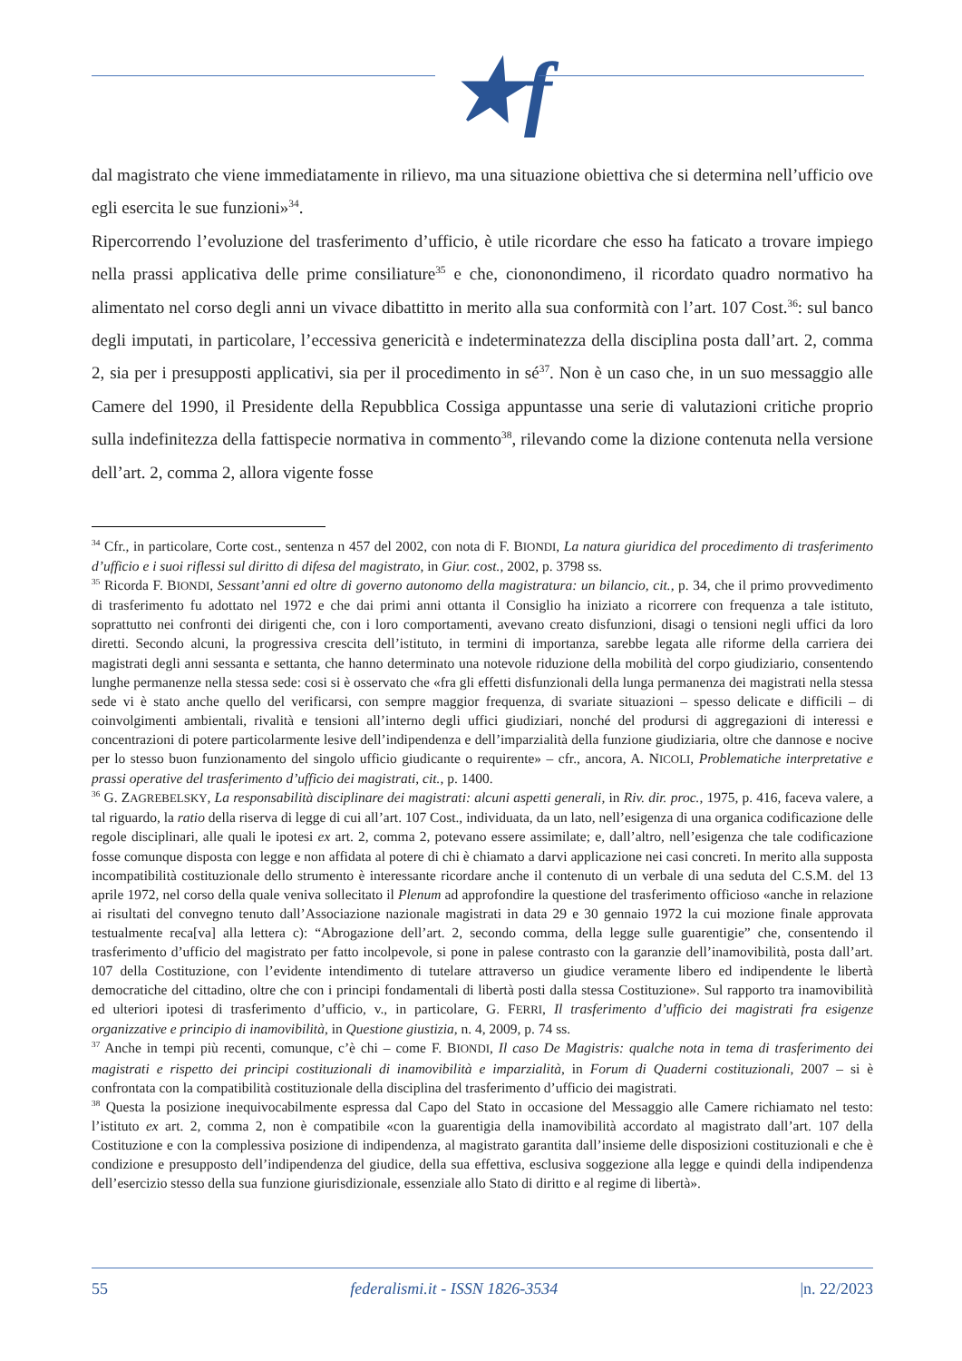★f
dal magistrato che viene immediatamente in rilievo, ma una situazione obiettiva che si determina nell’ufficio ove egli esercita le sue funzioni»<sup>34</sup>.
Ripercorrendo l’evoluzione del trasferimento d’ufficio, è utile ricordare che esso ha faticato a trovare impiego nella prassi applicativa delle prime consiliature<sup>35</sup> e che, ciononondimeno, il ricordato quadro normativo ha alimentato nel corso degli anni un vivace dibattitto in merito alla sua conformità con l’art. 107 Cost.<sup>36</sup>: sul banco degli imputati, in particolare, l’eccessiva genericità e indeterminatezza della disciplina posta dall’art. 2, comma 2, sia per i presupposti applicativi, sia per il procedimento in sé<sup>37</sup>. Non è un caso che, in un suo messaggio alle Camere del 1990, il Presidente della Repubblica Cossiga appuntasse una serie di valutazioni critiche proprio sulla indefinitezza della fattispecie normativa in commento<sup>38</sup>, rilevando come la dizione contenuta nella versione dell’art. 2, comma 2, allora vigente fosse
<sup>34</sup> Cfr., in particolare, Corte cost., sentenza n 457 del 2002, con nota di F. BIONDI, La natura giuridica del procedimento di trasferimento d’ufficio e i suoi riflessi sul diritto di difesa del magistrato, in Giur. cost., 2002, p. 3798 ss.
<sup>35</sup> Ricorda F. BIONDI, Sessant’anni ed oltre di governo autonomo della magistratura: un bilancio, cit., p. 34, che il primo provvedimento di trasferimento fu adottato nel 1972 e che dai primi anni ottanta il Consiglio ha iniziato a ricorrere con frequenza a tale istituto, soprattutto nei confronti dei dirigenti che, con i loro comportamenti, avevano creato disfunzioni, disagi o tensioni negli uffici da loro diretti. Secondo alcuni, la progressiva crescita dell’istituto, in termini di importanza, sarebbe legata alle riforme della carriera dei magistrati degli anni sessanta e settanta, che hanno determinato una notevole riduzione della mobilità del corpo giudiziario, consentendo lunghe permanenze nella stessa sede: cosi si è osservato che «fra gli effetti disfunzionali della lunga permanenza dei magistrati nella stessa sede vi è stato anche quello del verificarsi, con sempre maggior frequenza, di svariate situazioni – spesso delicate e difficili – di coinvolgimenti ambientali, rivalità e tensioni all’interno degli uffici giudiziari, nonché del prodursi di aggregazioni di interessi e concentrazioni di potere particolarmente lesive dell’indipendenza e dell’imparzialità della funzione giudiziaria, oltre che dannose e nocive per lo stesso buon funzionamento del singolo ufficio giudicante o requirente» – cfr., ancora, A. NICOLI, Problematiche interpretative e prassi operative del trasferimento d’ufficio dei magistrati, cit., p. 1400.
<sup>36</sup> G. ZAGREBELSKY, La responsabilità disciplinare dei magistrati: alcuni aspetti generali, in Riv. dir. proc., 1975, p. 416, faceva valere, a tal riguardo, la ratio della riserva di legge di cui all’art. 107 Cost., individuata, da un lato, nell’esigenza di una organica codificazione delle regole disciplinari, alle quali le ipotesi ex art. 2, comma 2, potevano essere assimilate; e, dall’altro, nell’esigenza che tale codificazione fosse comunque disposta con legge e non affidata al potere di chi è chiamato a darvi applicazione nei casi concreti. In merito alla supposta incompatibilità costituzionale dello strumento è interessante ricordare anche il contenuto di un verbale di una seduta del C.S.M. del 13 aprile 1972, nel corso della quale veniva sollecitato il Plenum ad approfondire la questione del trasferimento officioso «anche in relazione ai risultati del convegno tenuto dall’Associazione nazionale magistrati in data 29 e 30 gennaio 1972 la cui mozione finale approvata testualmente reca[va] alla lettera c): “Abrogazione dell’art. 2, secondo comma, della legge sulle guarentigie” che, consentendo il trasferimento d’ufficio del magistrato per fatto incolpevole, si pone in palese contrasto con la garanzie dell’inamovibilità, posta dall’art. 107 della Costituzione, con l’evidente intendimento di tutelare attraverso un giudice veramente libero ed indipendente le libertà democratiche del cittadino, oltre che con i principi fondamentali di libertà posti dalla stessa Costituzione». Sul rapporto tra inamovibilità ed ulteriori ipotesi di trasferimento d’ufficio, v., in particolare, G. FERRI, Il trasferimento d’ufficio dei magistrati fra esigenze organizzative e principio di inamovibilità, in Questione giustizia, n. 4, 2009, p. 74 ss.
<sup>37</sup> Anche in tempi più recenti, comunque, c’è chi – come F. BIONDI, Il caso De Magistris: qualche nota in tema di trasferimento dei magistrati e rispetto dei principi costituzionali di inamovibilità e imparzialità, in Forum di Quaderni costituzionali, 2007 – si è confrontata con la compatibilità costituzionale della disciplina del trasferimento d’ufficio dei magistrati.
<sup>38</sup> Questa la posizione inequivocabilmente espressa dal Capo del Stato in occasione del Messaggio alle Camere richiamato nel testo: l’istituto ex art. 2, comma 2, non è compatibile «con la guarentigia della inamovibilità accordato al magistrato dall’art. 107 della Costituzione e con la complessiva posizione di indipendenza, al magistrato garantita dall’insieme delle disposizioni costituzionali e che è condizione e presupposto dell’indipendenza del giudice, della sua effettiva, esclusiva soggezione alla legge e quindi della indipendenza dell’esercizio stesso della sua funzione giurisdizionale, essenziale allo Stato di diritto e al regime di libertà».
55 federalismi.it - ISSN 1826-3534 |n. 22/2023